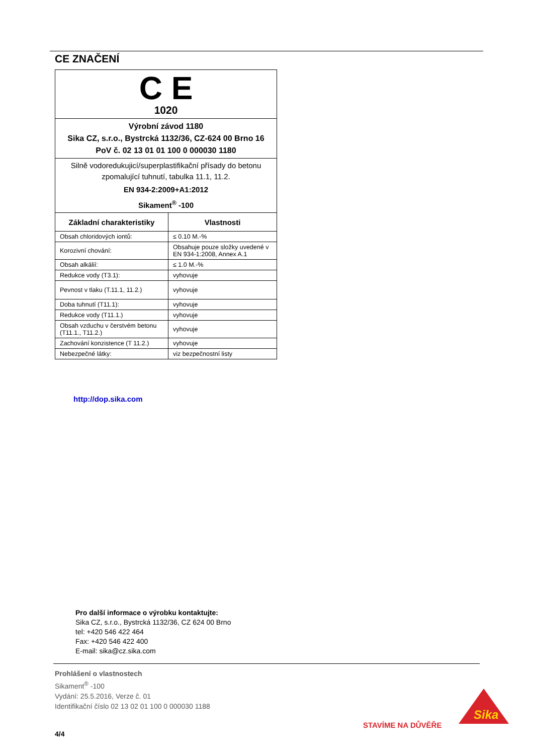CE ZNAČENÍ
| C E 1020 | |
| Výrobní závod 1180 Sika CZ, s.r.o., Bystrcká 1132/36, CZ-624 00 Brno 16 PoV č. 02 13 01 01 100 0 000030 1180 | |
| Silně vodoredukujicí/superplastifikační přísady do betonu zpomalující tuhnutí, tabulka 11.1, 11.2. EN 934-2:2009+A1:2012 Sikament<sup>®</sup> -100 | |
| Základní charakteristiky | Vlastnosti |
| Obsah chloridových iontů: | ≤ 0.10 M.-% |
| Korozivní chování: | Obsahuje pouze složky uvedené v EN 934-1:2008, Annex A.1 |
| Obsah alkálií: | ≤ 1.0 M.-% |
| Redukce vody (T3.1): | vyhovuje |
| Pevnost v tlaku (T.11.1, 11.2.) | vyhovuje |
| Doba tuhnutí (T11.1): | vyhovuje |
| Redukce vody (T11.1.) | vyhovuje |
| Obsah vzduchu v čerstvém betonu (T11.1., T11.2.) | vyhovuje |
| Zachování konzistence (T 11.2.) | vyhovuje |
| Nebezpečné látky: | viz bezpečnostní listy |
http://dop.sika.com
Pro další informace o výrobku kontaktujte:
Sika CZ, s.r.o., Bystrcká 1132/36, CZ 624 00 Brno
tel: +420 546 422 464
Fax: +420 546 422 400
E-mail: sika@cz.sika.com
Prohlášení o vlastnostech
Sikament<sup>®</sup> -100
Vydání: 25.5.2016, Verze č. 01
Identifikační číslo 02 13 02 01 100 0 000030 1188
STAVÍME NA DŮVĚŘE
Sika
4/4